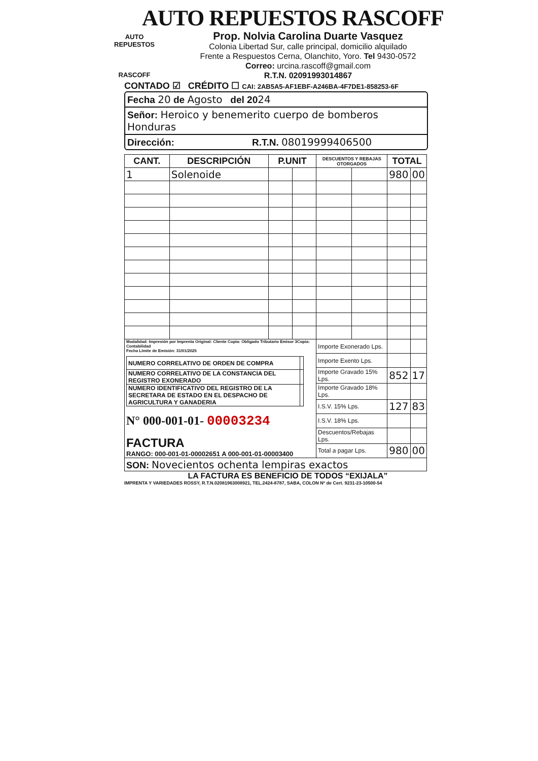AUTO REPUESTOS RASCOFF
AUTO REPUESTOS
RASCOFF
Prop. Nolvia Carolina Duarte Vasquez
Colonia Libertad Sur, calle principal, domicilio alquilado
Frente a Respuestos Cerna, Olanchito, Yoro. Tel 9430-0572
Correo: urcina.rascoff@gmail.com
R.T.N. 02091993014867
CONTADO ☑ CRÉDITO ☐ CAI: 2AB5A5-AF1EBF-A246BA-4F7DE1-858253-6F
Fecha 20 de Agosto del 2024
Señor: Heroico y benemerito cuerpo de bomberos Honduras
Dirección: R.T.N. 08019999406500
| CANT. | DESCRIPCIÓN | P.UNIT | | DESCUENTOS Y REBAJAS OTORGADOS | | TOTAL | |
| --- | --- | --- | --- | --- | --- | --- | --- |
| 1 | Solenoide | | | | | 980 | 00 |
| Modalidad: Impresión por Imprenta Original: Cliente Copia: Obligado Tributario Emisor 3Copia: Contabilidad Fecha Límite de Emisión: 31/01/2025 / NUMERO CORRELATIVO DE ORDEN DE COMPRA / / / NUMERO CORRELATIVO DE LA CONSTANCIA DEL REGISTRO EXONERADO / / / NUMERO IDENTIFICATIVO DEL REGISTRO DE LA SECRETARA DE ESTADO EN EL DESPACHO DE AGRICULTURA Y GANADERIA / / N° 000-001-01- 00003234 FACTURA RANGO: 000-001-01-00002651 A 000-001-01-00003400 | | | | Importe Exonerado Lps. | | | |
| | | | | Importe Exento Lps. | | | |
| | | | | Importe Gravado 15% Lps. | | 852 | 17 |
| | | | | Importe Gravado 18% Lps. | | | |
| | | | | I.S.V. 15% Lps. | | 127 | 83 |
| | | | | I.S.V. 18% Lps. | | | |
| | | | | Descuentos/Rebajas Lps. | | | |
| | | | | Total a pagar Lps. | | 980 | 00 |
| SON: Novecientos ochenta lempiras exactos | | | | | | | |
LA FACTURA ES BENEFICIO DE TODOS “EXIJALA”
IMPRENTA Y VARIEDADES ROSSY, R.T.N.02081963008921, TEL.2424-8787, SABA, COLON Nº de Cert. 9231-23-10500-54